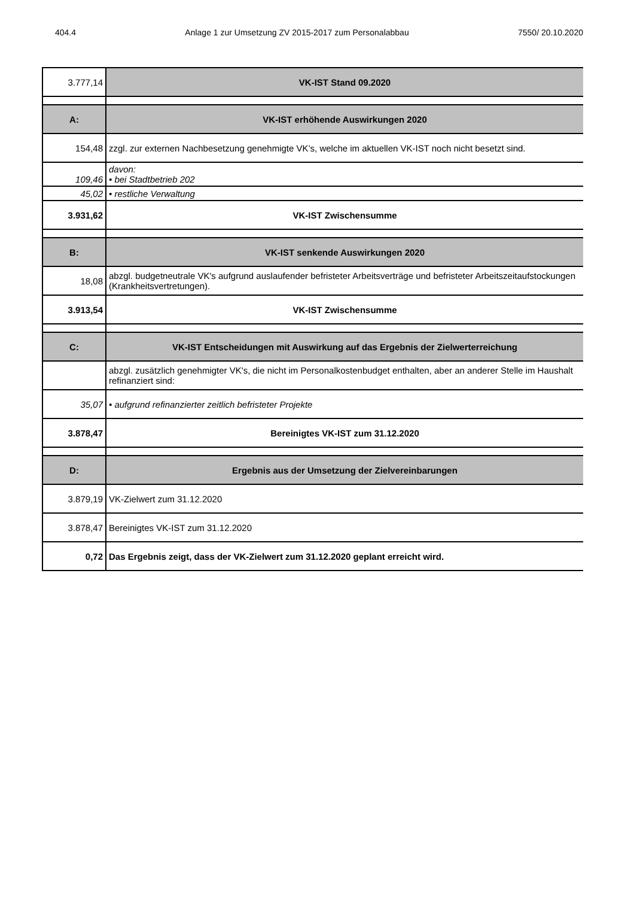404.4 Anlage 1 zur Umsetzung ZV 2015-2017 zum Personalabbau 7550/ 20.10.2020
| 3.777,14 | VK-IST Stand 09.2020 |
| A: | VK-IST erhöhende Auswirkungen 2020 |
| 154,48 | zzgl. zur externen Nachbesetzung genehmigte VK’s, welche im aktuellen VK-IST noch nicht besetzt sind. |
| 109,46 | davon: • bei Stadtbetrieb 202 |
| 45,02 | • restliche Verwaltung |
| 3.931,62 | VK-IST Zwischensumme |
| B: | VK-IST senkende Auswirkungen 2020 |
| 18,08 | abzgl. budgetneutrale VK's aufgrund auslaufender befristeter Arbeitsverträge und befristeter Arbeitszeitaufstockungen (Krankheitsvertretungen). |
| 3.913,54 | VK-IST Zwischensumme |
| C: | VK-IST Entscheidungen mit Auswirkung auf das Ergebnis der Zielwerterreichung |
| | abzgl. zusätzlich genehmigter VK's, die nicht im Personalkostenbudget enthalten, aber an anderer Stelle im Haushalt refinanziert sind: |
| 35,07 | • aufgrund refinanzierter zeitlich befristeter Projekte |
| 3.878,47 | Bereinigtes VK-IST zum 31.12.2020 |
| D: | Ergebnis aus der Umsetzung der Zielvereinbarungen |
| 3.879,19 | VK-Zielwert zum 31.12.2020 |
| 3.878,47 | Bereinigtes VK-IST zum 31.12.2020 |
| 0,72 | Das Ergebnis zeigt, dass der VK-Zielwert zum 31.12.2020 geplant erreicht wird. |